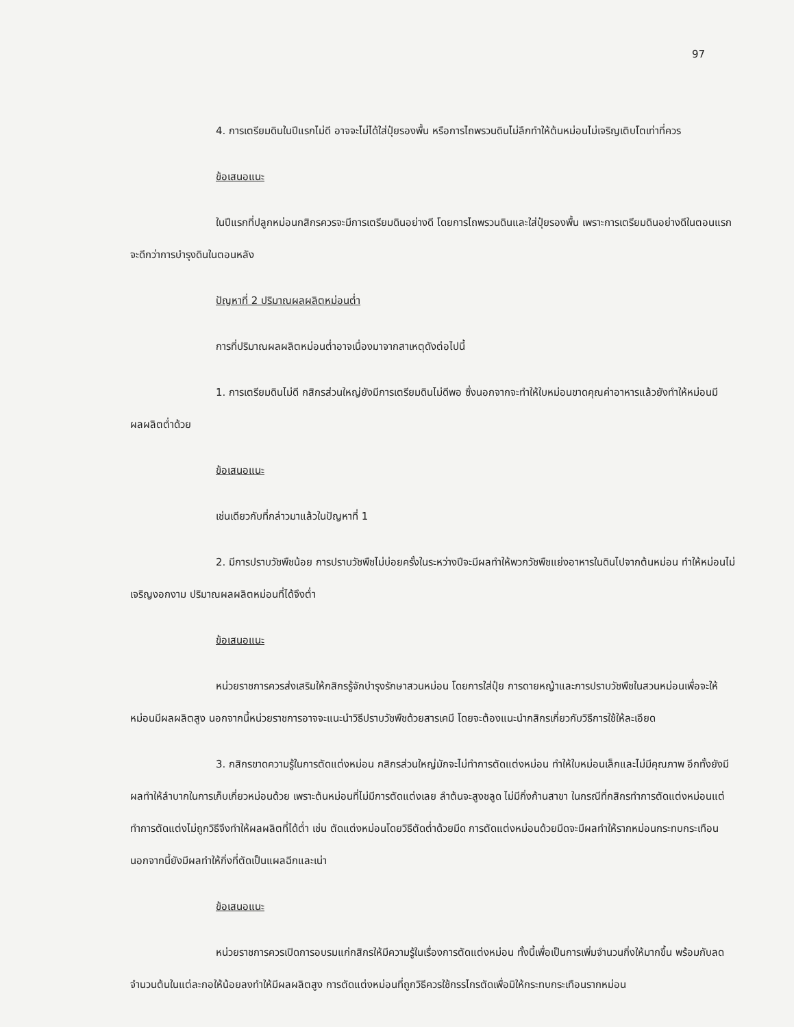97
4. การเตรียมดินในปีแรกไม่ดี อาจจะไม่ได้ใส่ปุ๋ยรองพื้น หรือการไถพรวนดินไม่ลึกทำให้ต้นหม่อนไม่เจริญเติบโตเท่าที่ควร
ข้อเสนอแนะ
ในปีแรกที่ปลูกหม่อนกสิกรควรจะมีการเตรียมดินอย่างดี โดยการไถพรวนดินและใส่ปุ๋ยรองพื้น เพราะการเตรียมดินอย่างดีในตอนแรกจะดีกว่าการบำรุงดินในตอนหลัง
ปัญหาที่ 2 ปริมาณผลผลิตหม่อนต่ำ
การที่ปริมาณผลผลิตหม่อนต่ำอาจเนื่องมาจากสาเหตุดังต่อไปนี้
1. การเตรียมดินไม่ดี กสิกรส่วนใหญ่ยังมีการเตรียมดินไม่ดีพอ ซึ่งนอกจากจะทำให้ใบหม่อนขาดคุณค่าอาหารแล้วยังทำให้หม่อนมีผลผลิตต่ำด้วย
ข้อเสนอแนะ
เช่นเดียวกับที่กล่าวมาแล้วในปัญหาที่ 1
2. มีการปราบวัชพืชน้อย การปราบวัชพืชไม่บ่อยครั้งในระหว่างปีจะมีผลทำให้พวกวัชพืชแย่งอาหารในดินไปจากต้นหม่อน ทำให้หม่อนไม่เจริญงอกงาม ปริมาณผลผลิตหม่อนที่ได้จึงต่ำ
ข้อเสนอแนะ
หน่วยราชการควรส่งเสริมให้กสิกรรู้จักบำรุงรักษาสวนหม่อน โดยการใส่ปุ๋ย การดายหญ้าและการปราบวัชพืชในสวนหม่อนเพื่อจะให้หม่อนมีผลผลิตสูง นอกจากนี้หน่วยราชการอาจจะแนะนำวิธีปราบวัชพืชด้วยสารเคมี โดยจะต้องแนะนำกสิกรเกี่ยวกับวิธีการใช้ให้ละเอียด
3. กสิกรขาดความรู้ในการตัดแต่งหม่อน กสิกรส่วนใหญ่มักจะไม่ทำการตัดแต่งหม่อน ทำให้ใบหม่อนเล็กและไม่มีคุณภาพ อีกทั้งยังมีผลทำให้ลำบากในการเก็บเกี่ยวหม่อนด้วย เพราะต้นหม่อนที่ไม่มีการตัดแต่งเลย ลำต้นจะสูงชลูด ไม่มีกิ่งก้านสาขา ในกรณีที่กสิกรทำการตัดแต่งหม่อนแต่ทำการตัดแต่งไม่ถูกวิธีจึงทำให้ผลผลิตที่ได้ต่ำ เช่น ตัดแต่งหม่อนโดยวิธีตัดต่ำด้วยมีด การตัดแต่งหม่อนด้วยมีดจะมีผลทำให้รากหม่อนกระทบกระเทือน นอกจากนี้ยังมีผลทำให้กิ่งที่ตัดเป็นแผลฉีกและเน่า
ข้อเสนอแนะ
หน่วยราชการควรเปิดการอบรมแก่กสิกรให้มีความรู้ในเรื่องการตัดแต่งหม่อน ทั้งนี้เพื่อเป็นการเพิ่มจำนวนกิ่งให้มากขึ้น พร้อมกับลดจำนวนต้นในแต่ละกอให้น้อยลงทำให้มีผลผลิตสูง การตัดแต่งหม่อนที่ถูกวิธีควรใช้กรรไกรตัดเพื่อมิให้กระทบกระเทือนรากหม่อน